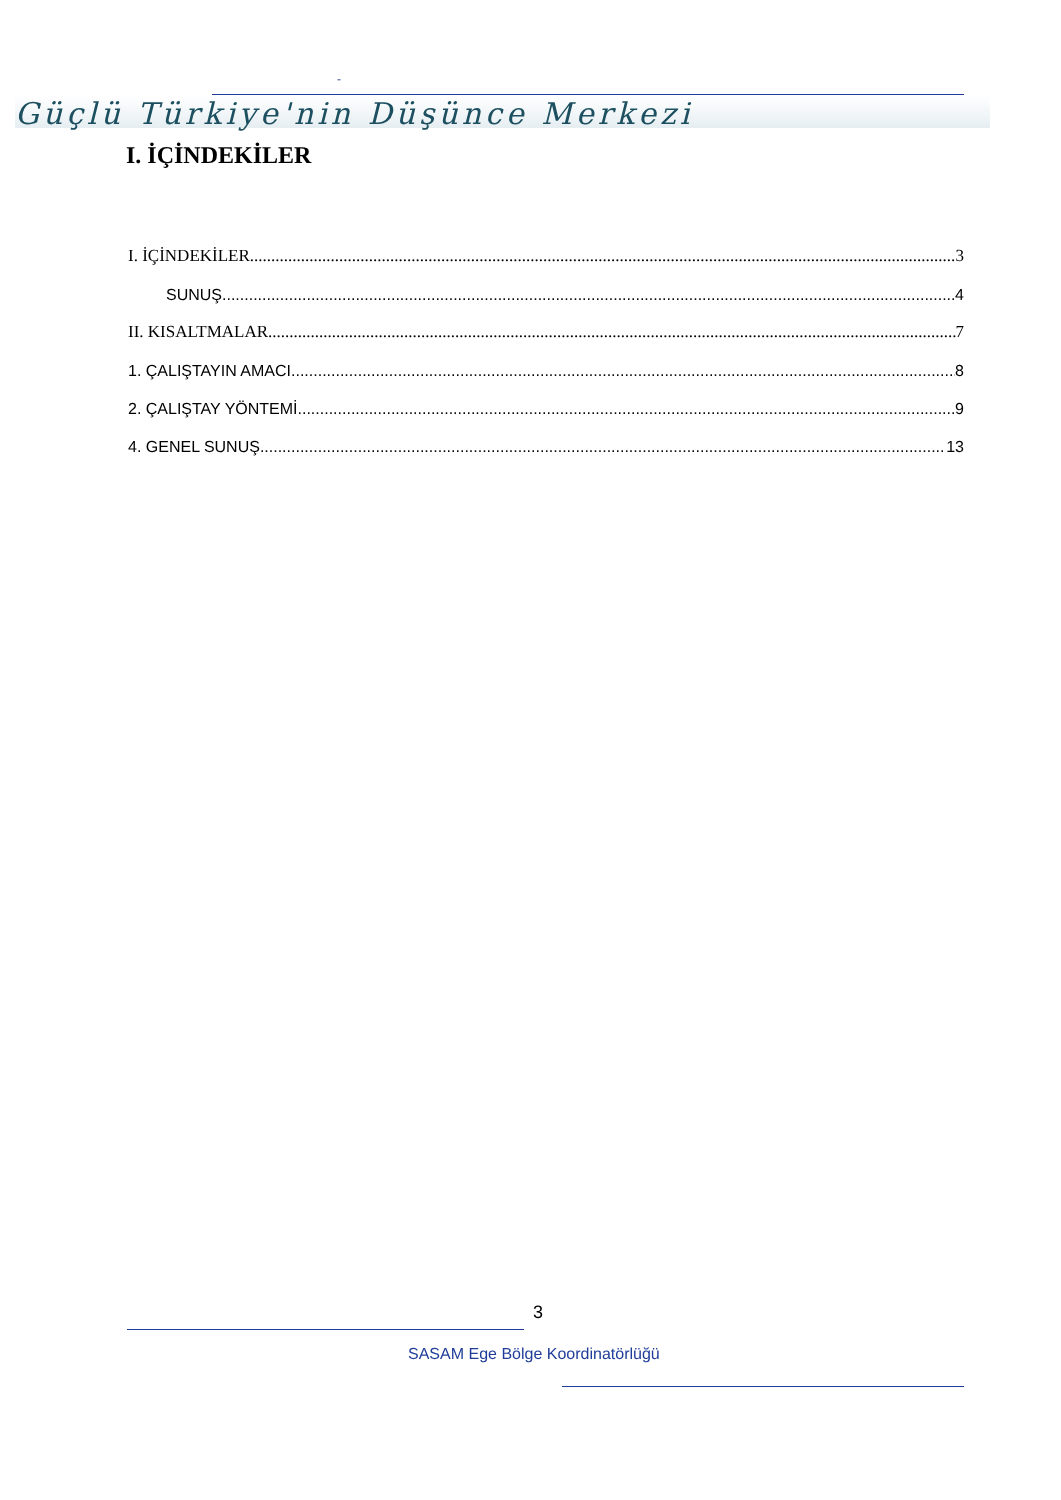-
Güçlü Türkiye'nin Düşünce Merkezi
I. İÇİNDEKİLER
I. İÇİNDEKİLER 3
SUNUŞ 4
II. KISALTMALAR 7
1. ÇALIŞTAYIN AMACI 8
2. ÇALIŞTAY YÖNTEMİ 9
4. GENEL SUNUŞ 13
3
SASAM Ege Bölge Koordinatörlüğü